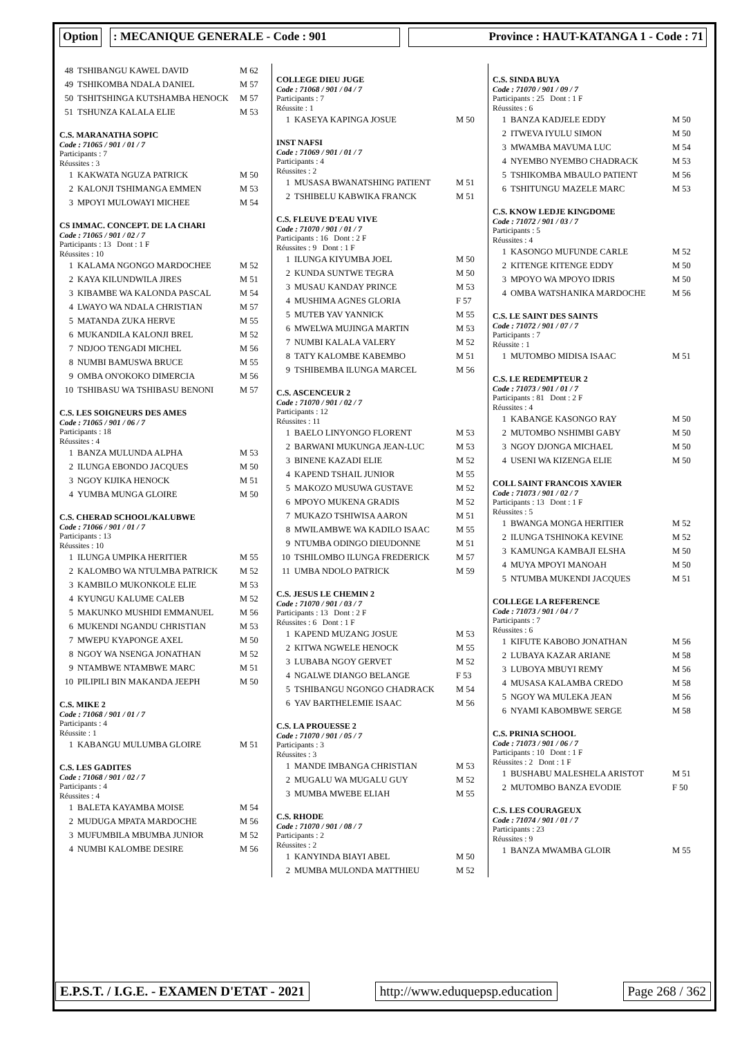Option : MECANIQUE GENERALE - Code : 901 Province : HAUT-KATANGA 1 - Code : 71
| 48 | TSHIBANGU KAWEL DAVID | M 62 |
| 49 | TSHIKOMBA NDALA DANIEL | M 57 |
| 50 | TSHITSHINGA KUTSHAMBA HENOCK | M 57 |
| 51 | TSHUNZA KALALA ELIE | M 53 |
C.S. MARANATHA SOPIC
Code : 71065 / 901 / 01 / 7
Participants : 7
Réussites : 3
| 1 | KAKWATA NGUZA PATRICK | M 50 |
| 2 | KALONJI TSHIMANGA EMMEN | M 53 |
| 3 | MPOYI MULOWAYI MICHEE | M 54 |
CS IMMAC. CONCEPT. DE LA CHARI
Code : 71065 / 901 / 02 / 7
Participants : 13 Dont : 1 F
Réussites : 10
| 1 | KALAMA NGONGO MARDOCHEE | M 52 |
| 2 | KAYA KILUNDWILA JIRES | M 51 |
| 3 | KIBAMBE WA KALONDA PASCAL | M 54 |
| 4 | LWAYO WA NDALA CHRISTIAN | M 57 |
| 5 | MATANDA ZUKA HERVE | M 55 |
| 6 | MUKANDILA KALONJI BREL | M 52 |
| 7 | NDJOO TENGADI MICHEL | M 56 |
| 8 | NUMBI BAMUSWA BRUCE | M 55 |
| 9 | OMBA ON'OKOKO DIMERCIA | M 56 |
| 10 | TSHIBASU WA TSHIBASU BENONI | M 57 |
C.S. LES SOIGNEURS DES AMES
Code : 71065 / 901 / 06 / 7
Participants : 18
Réussites : 4
| 1 | BANZA MULUNDA ALPHA | M 53 |
| 2 | ILUNGA EBONDO JACQUES | M 50 |
| 3 | NGOY KIJIKA HENOCK | M 51 |
| 4 | YUMBA MUNGA GLOIRE | M 50 |
C.S. CHERAD SCHOOL/KALUBWE
Code : 71066 / 901 / 01 / 7
Participants : 13
Réussites : 10
| 1 | ILUNGA UMPIKA HERITIER | M 55 |
| 2 | KALOMBO WA NTULMBA PATRICK | M 52 |
| 3 | KAMBILO MUKONKOLE ELIE | M 53 |
| 4 | KYUNGU KALUME CALEB | M 52 |
| 5 | MAKUNKO MUSHIDI EMMANUEL | M 56 |
| 6 | MUKENDI NGANDU CHRISTIAN | M 53 |
| 7 | MWEPU KYAPONGE AXEL | M 50 |
| 8 | NGOY WA NSENGA JONATHAN | M 52 |
| 9 | NTAMBWE NTAMBWE MARC | M 51 |
| 10 | PILIPILI BIN MAKANDA JEEPH | M 50 |
C.S. MIKE 2
Code : 71068 / 901 / 01 / 7
Participants : 4
Réussite : 1
| 1 | KABANGU MULUMBA GLOIRE | M 51 |
C.S. LES GADITES
Code : 71068 / 901 / 02 / 7
Participants : 4
Réussites : 4
| 1 | BALETA KAYAMBA MOISE | M 54 |
| 2 | MUDUGA MPATA MARDOCHE | M 56 |
| 3 | MUFUMBILA MBUMBA JUNIOR | M 52 |
| 4 | NUMBI KALOMBE DESIRE | M 56 |
COLLEGE DIEU JUGE
Code : 71068 / 901 / 04 / 7
Participants : 7
Réussite : 1
| 1 | KASEYA KAPINGA JOSUE | M 50 |
INST NAFSI
Code : 71069 / 901 / 01 / 7
Participants : 4
Réussites : 2
| 1 | MUSASA BWANATSHING PATIENT | M 51 |
| 2 | TSHIBELU KABWIKA FRANCK | M 51 |
C.S. FLEUVE D'EAU VIVE
Code : 71070 / 901 / 01 / 7
Participants : 16 Dont : 2 F
Réussites : 9 Dont : 1 F
| 1 | ILUNGA KIYUMBA JOEL | M 50 |
| 2 | KUNDA SUNTWE TEGRA | M 50 |
| 3 | MUSAU KANDAY PRINCE | M 53 |
| 4 | MUSHIMA AGNES GLORIA | F 57 |
| 5 | MUTEB YAV YANNICK | M 55 |
| 6 | MWELWA MUJINGA MARTIN | M 53 |
| 7 | NUMBI KALALA VALERY | M 52 |
| 8 | TATY KALOMBE KABEMBO | M 51 |
| 9 | TSHIBEMBA ILUNGA MARCEL | M 56 |
C.S. ASCENCEUR 2
Code : 71070 / 901 / 02 / 7
Participants : 12
Réussites : 11
| 1 | BAELO LINYONGO FLORENT | M 53 |
| 2 | BARWANI MUKUNGA JEAN-LUC | M 53 |
| 3 | BINENE KAZADI ELIE | M 52 |
| 4 | KAPEND TSHAIL JUNIOR | M 55 |
| 5 | MAKOZO MUSUWA GUSTAVE | M 52 |
| 6 | MPOYO MUKENA GRADIS | M 52 |
| 7 | MUKAZO TSHIWISA AARON | M 51 |
| 8 | MWILAMBWE WA KADILO ISAAC | M 55 |
| 9 | NTUMBA ODINGO DIEUDONNE | M 51 |
| 10 | TSHILOMBO ILUNGA FREDERICK | M 57 |
| 11 | UMBA NDOLO PATRICK | M 59 |
C.S. JESUS LE CHEMIN 2
Code : 71070 / 901 / 03 / 7
Participants : 13 Dont : 2 F
Réussites : 6 Dont : 1 F
| 1 | KAPEND MUZANG JOSUE | M 53 |
| 2 | KITWA NGWELE HENOCK | M 55 |
| 3 | LUBABA NGOY GERVET | M 52 |
| 4 | NGALWE DIANGO BELANGE | F 53 |
| 5 | TSHIBANGU NGONGO CHADRACK | M 54 |
| 6 | YAV BARTHELEMIE ISAAC | M 56 |
C.S. LA PROUESSE 2
Code : 71070 / 901 / 05 / 7
Participants : 3
Réussites : 3
| 1 | MANDE IMBANGA CHRISTIAN | M 53 |
| 2 | MUGALU WA MUGALU GUY | M 52 |
| 3 | MUMBA MWEBE ELIAH | M 55 |
C.S. RHODE
Code : 71070 / 901 / 08 / 7
Participants : 2
Réussites : 2
| 1 | KANYINDA BIAYI ABEL | M 50 |
| 2 | MUMBA MULONDA MATTHIEU | M 52 |
C.S. SINDA BUYA
Code : 71070 / 901 / 09 / 7
Participants : 25 Dont : 1 F
Réussites : 6
| 1 | BANZA KADJELE EDDY | M 50 |
| 2 | ITWEVA IYULU SIMON | M 50 |
| 3 | MWAMBA MAVUMA LUC | M 54 |
| 4 | NYEMBO NYEMBO CHADRACK | M 53 |
| 5 | TSHIKOMBA MBAULO PATIENT | M 56 |
| 6 | TSHITUNGU MAZELE MARC | M 53 |
C.S. KNOW LEDJE KINGDOME
Code : 71072 / 901 / 03 / 7
Participants : 5
Réussites : 4
| 1 | KASONGO MUFUNDE CARLE | M 52 |
| 2 | KITENGE KITENGE EDDY | M 50 |
| 3 | MPOYO WA MPOYO IDRIS | M 50 |
| 4 | OMBA WATSHANIKA MARDOCHE | M 56 |
C.S. LE SAINT DES SAINTS
Code : 71072 / 901 / 07 / 7
Participants : 7
Réussite : 1
| 1 | MUTOMBO MIDISA ISAAC | M 51 |
C.S. LE REDEMPTEUR 2
Code : 71073 / 901 / 01 / 7
Participants : 81 Dont : 2 F
Réussites : 4
| 1 | KABANGE KASONGO RAY | M 50 |
| 2 | MUTOMBO NSHIMBI GABY | M 50 |
| 3 | NGOY DJONGA MICHAEL | M 50 |
| 4 | USENI WA KIZENGA ELIE | M 50 |
COLL SAINT FRANCOIS XAVIER
Code : 71073 / 901 / 02 / 7
Participants : 13 Dont : 1 F
Réussites : 5
| 1 | BWANGA MONGA HERITIER | M 52 |
| 2 | ILUNGA TSHINOKA KEVINE | M 52 |
| 3 | KAMUNGA KAMBAJI ELSHA | M 50 |
| 4 | MUYA MPOYI MANOAH | M 50 |
| 5 | NTUMBA MUKENDI JACQUES | M 51 |
COLLEGE LA REFERENCE
Code : 71073 / 901 / 04 / 7
Participants : 7
Réussites : 6
| 1 | KIFUTE KABOBO JONATHAN | M 56 |
| 2 | LUBAYA KAZAR ARIANE | M 58 |
| 3 | LUBOYA MBUYI REMY | M 56 |
| 4 | MUSASA KALAMBA CREDO | M 58 |
| 5 | NGOY WA MULEKA JEAN | M 56 |
| 6 | NYAMI KABOMBWE SERGE | M 58 |
C.S. PRINIA SCHOOL
Code : 71073 / 901 / 06 / 7
Participants : 10 Dont : 1 F
Réussites : 2 Dont : 1 F
| 1 | BUSHABU MALESHELA ARISTOT | M 51 |
| 2 | MUTOMBO BANZA EVODIE | F 50 |
C.S. LES COURAGEUX
Code : 71074 / 901 / 01 / 7
Participants : 23
Réussites : 9
| 1 | BANZA MWAMBA GLOIR | M 55 |
E.P.S.T. / I.G.E. - EXAMEN D'ETAT - 2021
http://www.eduquepsp.education Page 268 / 362